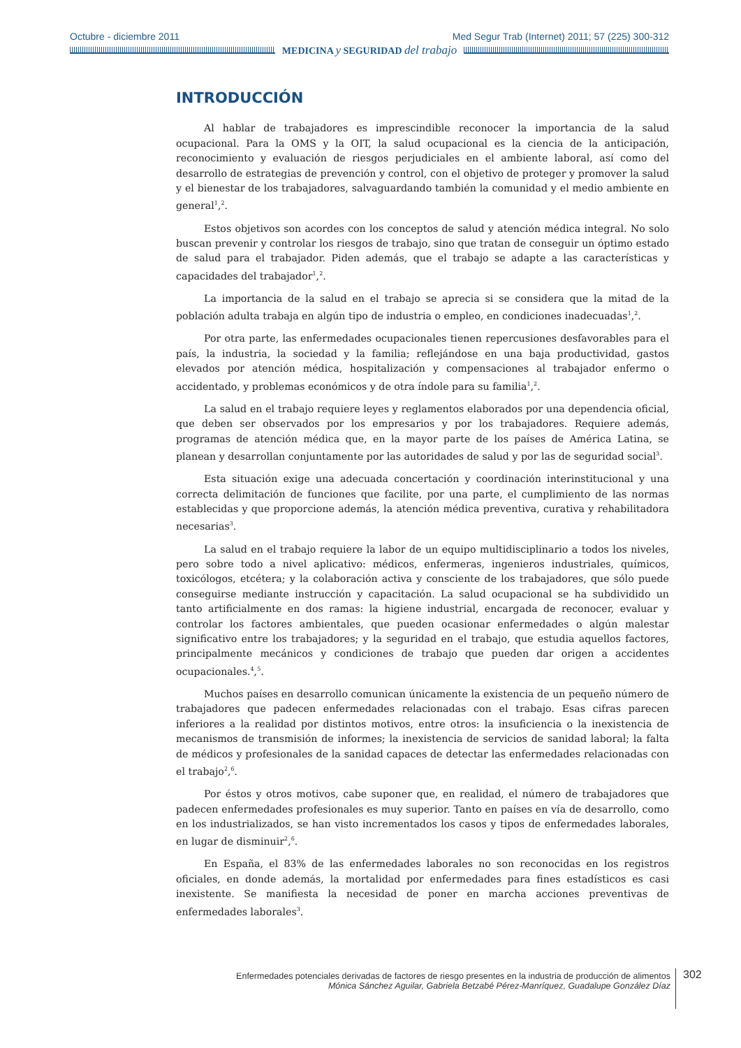Octubre - diciembre 2011 Med Segur Trab (Internet) 2011; 57 (225) 300-312
MEDICINA y SEGURIDAD del trabajo
INTRODUCCIÓN
Al hablar de trabajadores es imprescindible reconocer la importancia de la salud ocupacional. Para la OMS y la OIT, la salud ocupacional es la ciencia de la anticipación, reconocimiento y evaluación de riesgos perjudiciales en el ambiente laboral, así como del desarrollo de estrategias de prevención y control, con el objetivo de proteger y promover la salud y el bienestar de los trabajadores, salvaguardando también la comunidad y el medio ambiente en general<sup>1</sup>,<sup>2</sup>.
Estos objetivos son acordes con los conceptos de salud y atención médica integral. No solo buscan prevenir y controlar los riesgos de trabajo, sino que tratan de conseguir un óptimo estado de salud para el trabajador. Piden además, que el trabajo se adapte a las características y capacidades del trabajador<sup>1</sup>,<sup>2</sup>.
La importancia de la salud en el trabajo se aprecia si se considera que la mitad de la población adulta trabaja en algún tipo de industria o empleo, en condiciones inadecuadas<sup>1</sup>,<sup>2</sup>.
Por otra parte, las enfermedades ocupacionales tienen repercusiones desfavorables para el país, la industria, la sociedad y la familia; reflejándose en una baja productividad, gastos elevados por atención médica, hospitalización y compensaciones al trabajador enfermo o accidentado, y problemas económicos y de otra índole para su familia<sup>1</sup>,<sup>2</sup>.
La salud en el trabajo requiere leyes y reglamentos elaborados por una dependencia oficial, que deben ser observados por los empresarios y por los trabajadores. Requiere además, programas de atención médica que, en la mayor parte de los países de América Latina, se planean y desarrollan conjuntamente por las autoridades de salud y por las de seguridad social<sup>3</sup>.
Esta situación exige una adecuada concertación y coordinación interinstitucional y una correcta delimitación de funciones que facilite, por una parte, el cumplimiento de las normas establecidas y que proporcione además, la atención médica preventiva, curativa y rehabilitadora necesarias<sup>3</sup>.
La salud en el trabajo requiere la labor de un equipo multidisciplinario a todos los niveles, pero sobre todo a nivel aplicativo: médicos, enfermeras, ingenieros industriales, químicos, toxicólogos, etcétera; y la colaboración activa y consciente de los trabajadores, que sólo puede conseguirse mediante instrucción y capacitación. La salud ocupacional se ha subdividido un tanto artificialmente en dos ramas: la higiene industrial, encargada de reconocer, evaluar y controlar los factores ambientales, que pueden ocasionar enfermedades o algún malestar significativo entre los trabajadores; y la seguridad en el trabajo, que estudia aquellos factores, principalmente mecánicos y condiciones de trabajo que pueden dar origen a accidentes ocupacionales.<sup>4</sup>,<sup>5</sup>.
Muchos países en desarrollo comunican únicamente la existencia de un pequeño número de trabajadores que padecen enfermedades relacionadas con el trabajo. Esas cifras parecen inferiores a la realidad por distintos motivos, entre otros: la insuficiencia o la inexistencia de mecanismos de transmisión de informes; la inexistencia de servicios de sanidad laboral; la falta de médicos y profesionales de la sanidad capaces de detectar las enfermedades relacionadas con el trabajo<sup>2</sup>,<sup>6</sup>.
Por éstos y otros motivos, cabe suponer que, en realidad, el número de trabajadores que padecen enfermedades profesionales es muy superior. Tanto en países en vía de desarrollo, como en los industrializados, se han visto incrementados los casos y tipos de enfermedades laborales, en lugar de disminuir<sup>2</sup>,<sup>6</sup>.
En España, el 83% de las enfermedades laborales no son reconocidas en los registros oficiales, en donde además, la mortalidad por enfermedades para fines estadísticos es casi inexistente. Se manifiesta la necesidad de poner en marcha acciones preventivas de enfermedades laborales<sup>3</sup>.
Enfermedades potenciales derivadas de factores de riesgo presentes en la industria de producción de alimentos
Mónica Sánchez Aguilar, Gabriela Betzabé Pérez-Manríquez, Guadalupe González Díaz
302